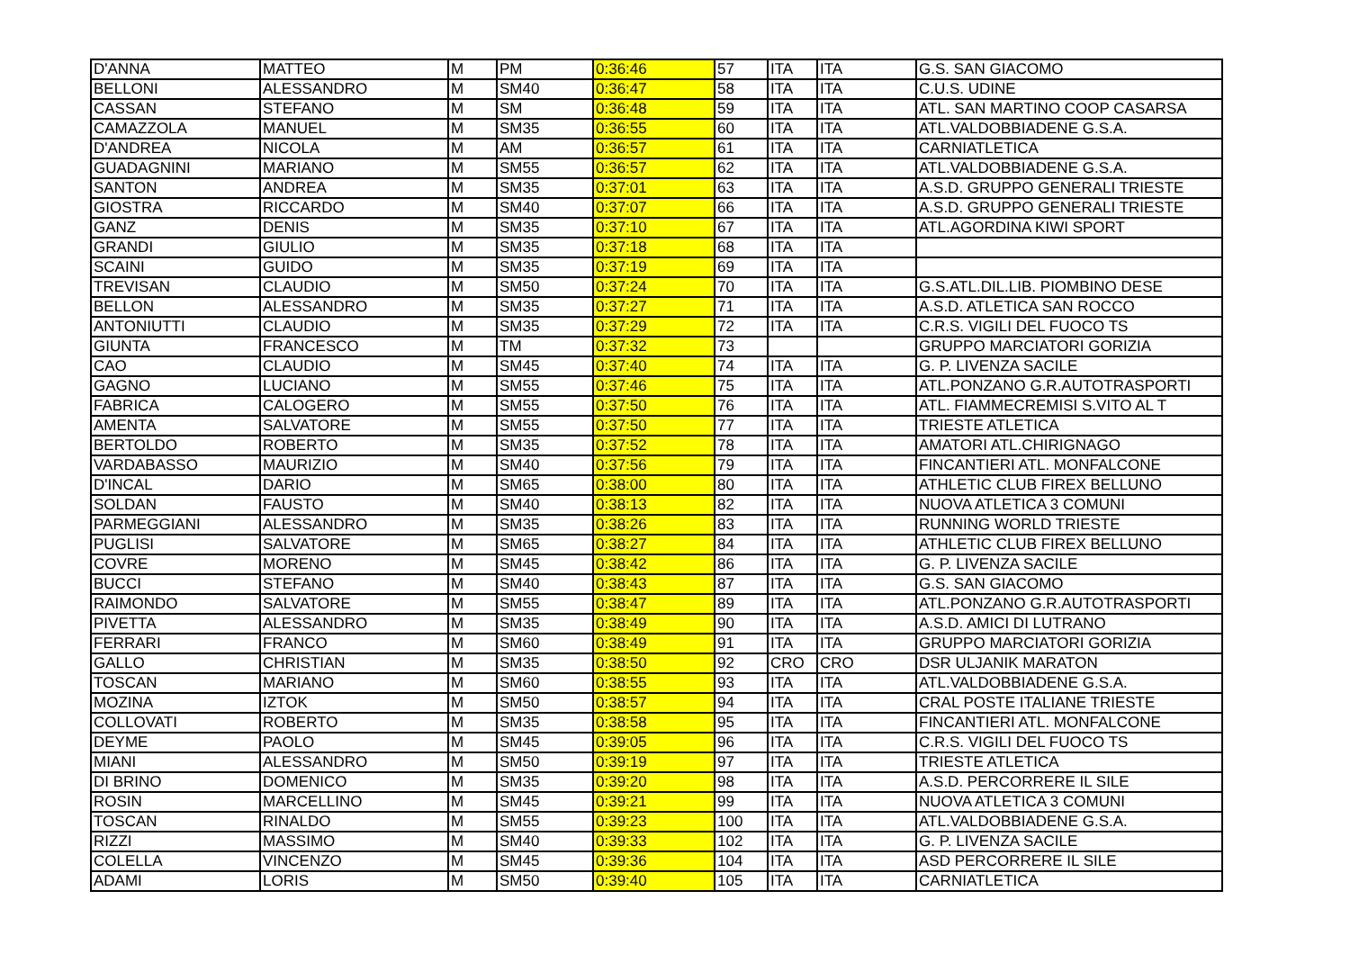| D'ANNA | MATTEO | M | PM | 0:36:46 | 57 | ITA | ITA | G.S. SAN GIACOMO |
| BELLONI | ALESSANDRO | M | SM40 | 0:36:47 | 58 | ITA | ITA | C.U.S. UDINE |
| CASSAN | STEFANO | M | SM | 0:36:48 | 59 | ITA | ITA | ATL. SAN MARTINO COOP CASARSA |
| CAMAZZOLA | MANUEL | M | SM35 | 0:36:55 | 60 | ITA | ITA | ATL.VALDOBBIADENE G.S.A. |
| D'ANDREA | NICOLA | M | AM | 0:36:57 | 61 | ITA | ITA | CARNIATLETICA |
| GUADAGNINI | MARIANO | M | SM55 | 0:36:57 | 62 | ITA | ITA | ATL.VALDOBBIADENE G.S.A. |
| SANTON | ANDREA | M | SM35 | 0:37:01 | 63 | ITA | ITA | A.S.D. GRUPPO GENERALI TRIESTE |
| GIOSTRA | RICCARDO | M | SM40 | 0:37:07 | 66 | ITA | ITA | A.S.D. GRUPPO GENERALI TRIESTE |
| GANZ | DENIS | M | SM35 | 0:37:10 | 67 | ITA | ITA | ATL.AGORDINA KIWI SPORT |
| GRANDI | GIULIO | M | SM35 | 0:37:18 | 68 | ITA | ITA | |
| SCAINI | GUIDO | M | SM35 | 0:37:19 | 69 | ITA | ITA | |
| TREVISAN | CLAUDIO | M | SM50 | 0:37:24 | 70 | ITA | ITA | G.S.ATL.DIL.LIB. PIOMBINO DESE |
| BELLON | ALESSANDRO | M | SM35 | 0:37:27 | 71 | ITA | ITA | A.S.D. ATLETICA SAN ROCCO |
| ANTONIUTTI | CLAUDIO | M | SM35 | 0:37:29 | 72 | ITA | ITA | C.R.S. VIGILI DEL FUOCO TS |
| GIUNTA | FRANCESCO | M | TM | 0:37:32 | 73 | | | GRUPPO MARCIATORI GORIZIA |
| CAO | CLAUDIO | M | SM45 | 0:37:40 | 74 | ITA | ITA | G. P. LIVENZA SACILE |
| GAGNO | LUCIANO | M | SM55 | 0:37:46 | 75 | ITA | ITA | ATL.PONZANO G.R.AUTOTRASPORTI |
| FABRICA | CALOGERO | M | SM55 | 0:37:50 | 76 | ITA | ITA | ATL. FIAMMECREMISI S.VITO AL T |
| AMENTA | SALVATORE | M | SM55 | 0:37:50 | 77 | ITA | ITA | TRIESTE ATLETICA |
| BERTOLDO | ROBERTO | M | SM35 | 0:37:52 | 78 | ITA | ITA | AMATORI ATL.CHIRIGNAGO |
| VARDABASSO | MAURIZIO | M | SM40 | 0:37:56 | 79 | ITA | ITA | FINCANTIERI ATL. MONFALCONE |
| D'INCAL | DARIO | M | SM65 | 0:38:00 | 80 | ITA | ITA | ATHLETIC CLUB FIREX BELLUNO |
| SOLDAN | FAUSTO | M | SM40 | 0:38:13 | 82 | ITA | ITA | NUOVA ATLETICA 3 COMUNI |
| PARMEGGIANI | ALESSANDRO | M | SM35 | 0:38:26 | 83 | ITA | ITA | RUNNING WORLD TRIESTE |
| PUGLISI | SALVATORE | M | SM65 | 0:38:27 | 84 | ITA | ITA | ATHLETIC CLUB FIREX BELLUNO |
| COVRE | MORENO | M | SM45 | 0:38:42 | 86 | ITA | ITA | G. P. LIVENZA SACILE |
| BUCCI | STEFANO | M | SM40 | 0:38:43 | 87 | ITA | ITA | G.S. SAN GIACOMO |
| RAIMONDO | SALVATORE | M | SM55 | 0:38:47 | 89 | ITA | ITA | ATL.PONZANO G.R.AUTOTRASPORTI |
| PIVETTA | ALESSANDRO | M | SM35 | 0:38:49 | 90 | ITA | ITA | A.S.D. AMICI DI LUTRANO |
| FERRARI | FRANCO | M | SM60 | 0:38:49 | 91 | ITA | ITA | GRUPPO MARCIATORI GORIZIA |
| GALLO | CHRISTIAN | M | SM35 | 0:38:50 | 92 | CRO | CRO | DSR ULJANIK MARATON |
| TOSCAN | MARIANO | M | SM60 | 0:38:55 | 93 | ITA | ITA | ATL.VALDOBBIADENE G.S.A. |
| MOZINA | IZTOK | M | SM50 | 0:38:57 | 94 | ITA | ITA | CRAL POSTE ITALIANE TRIESTE |
| COLLOVATI | ROBERTO | M | SM35 | 0:38:58 | 95 | ITA | ITA | FINCANTIERI ATL. MONFALCONE |
| DEYME | PAOLO | M | SM45 | 0:39:05 | 96 | ITA | ITA | C.R.S. VIGILI DEL FUOCO TS |
| MIANI | ALESSANDRO | M | SM50 | 0:39:19 | 97 | ITA | ITA | TRIESTE ATLETICA |
| DI BRINO | DOMENICO | M | SM35 | 0:39:20 | 98 | ITA | ITA | A.S.D. PERCORRERE IL SILE |
| ROSIN | MARCELLINO | M | SM45 | 0:39:21 | 99 | ITA | ITA | NUOVA ATLETICA 3 COMUNI |
| TOSCAN | RINALDO | M | SM55 | 0:39:23 | 100 | ITA | ITA | ATL.VALDOBBIADENE G.S.A. |
| RIZZI | MASSIMO | M | SM40 | 0:39:33 | 102 | ITA | ITA | G. P. LIVENZA SACILE |
| COLELLA | VINCENZO | M | SM45 | 0:39:36 | 104 | ITA | ITA | ASD PERCORRERE IL SILE |
| ADAMI | LORIS | M | SM50 | 0:39:40 | 105 | ITA | ITA | CARNIATLETICA |